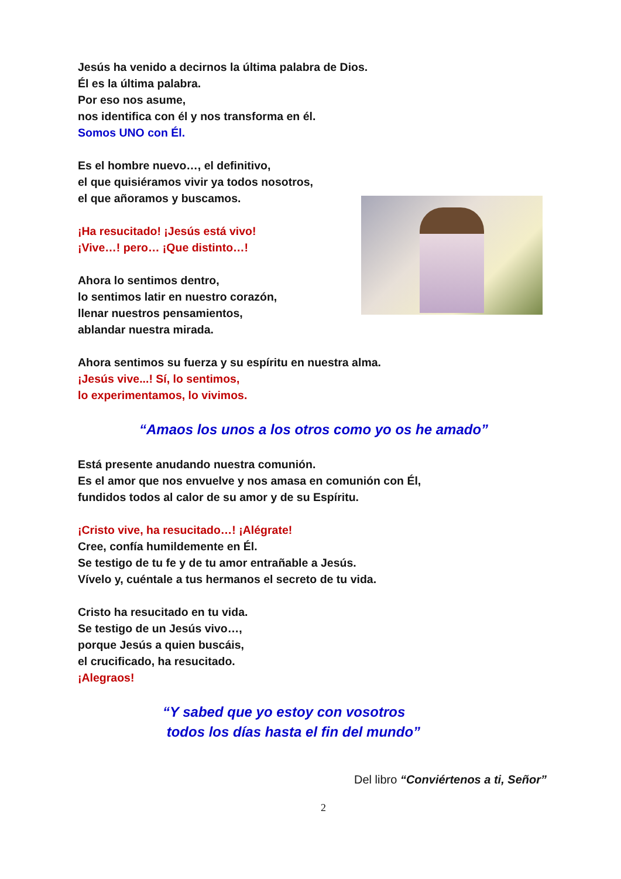Jesús ha venido a decirnos la última palabra de Dios.
Él es la última palabra.
Por eso nos asume,
nos identifica con él y nos transforma en él.
Somos UNO con Él.
Es el hombre nuevo…, el definitivo,
el que quisiéramos vivir ya todos nosotros,
el que añoramos y buscamos.
¡Ha resucitado! ¡Jesús está vivo!
¡Vive…! pero… ¡Que distinto…!
Ahora lo sentimos dentro,
lo sentimos latir en nuestro corazón,
llenar nuestros pensamientos,
ablandar nuestra mirada.
Ahora sentimos su fuerza y su espíritu en nuestra alma.
¡Jesús vive...! Sí, lo sentimos,
lo experimentamos, lo vivimos.
“Amaos los unos a los otros como yo os he amado”
Está presente anudando nuestra comunión.
Es el amor que nos envuelve y nos amasa en comunión con Él,
fundidos todos al calor de su amor y de su Espíritu.
¡Cristo vive, ha resucitado…! ¡Alégrate!
Cree, confía humildemente en Él.
Se testigo de tu fe y de tu amor entrañable a Jesús.
Vívelo y, cuéntale a tus hermanos el secreto de tu vida.
Cristo ha resucitado en tu vida.
Se testigo de un Jesús vivo…,
porque Jesús a quien buscáis,
el crucificado, ha resucitado.
¡Alegraos!
“Y sabed que yo estoy con vosotros
todos los días hasta el fin del mundo”
Del libro “Conviértenos a ti, Señor”
2